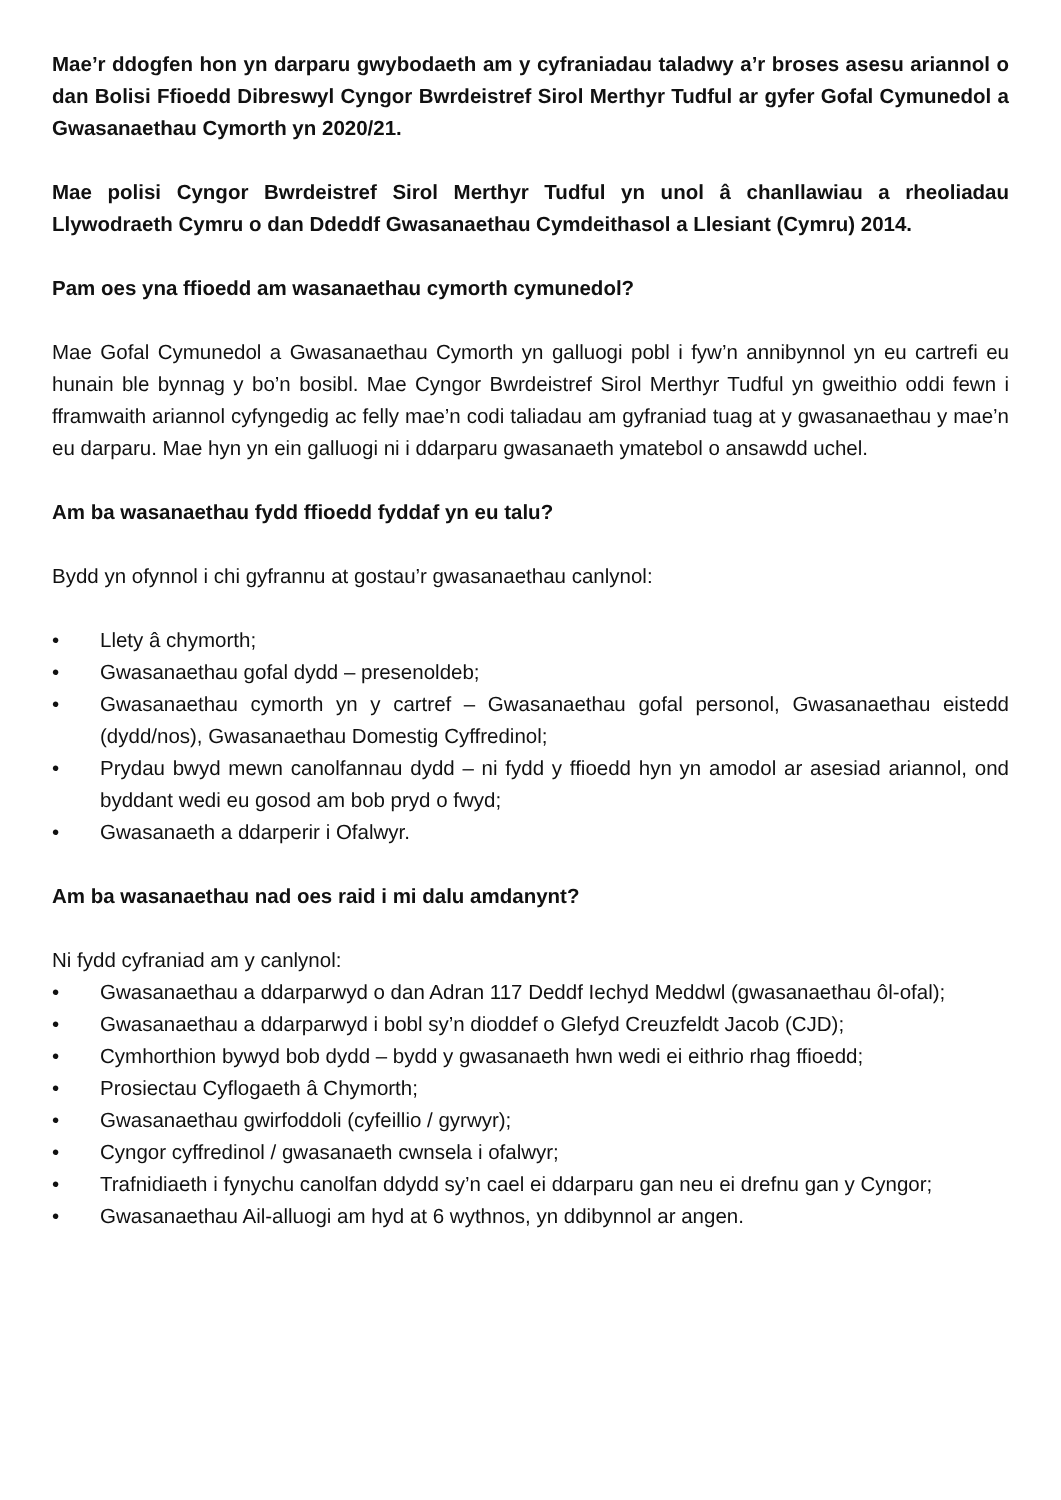Mae’r ddogfen hon yn darparu gwybodaeth am y cyfraniadau taladwy a’r broses asesu ariannol o dan Bolisi Ffioedd Dibreswyl Cyngor Bwrdeistref Sirol Merthyr Tudful ar gyfer Gofal Cymunedol a Gwasanaethau Cymorth yn 2020/21.
Mae polisi Cyngor Bwrdeistref Sirol Merthyr Tudful yn unol â chanllawiau a rheoliadau Llywodraeth Cymru o dan Ddeddf Gwasanaethau Cymdeithasol a Llesiant (Cymru) 2014.
Pam oes yna ffioedd am wasanaethau cymorth cymunedol?
Mae Gofal Cymunedol a Gwasanaethau Cymorth yn galluogi pobl i fyw’n annibynnol yn eu cartrefi eu hunain ble bynnag y bo’n bosibl. Mae Cyngor Bwrdeistref Sirol Merthyr Tudful yn gweithio oddi fewn i fframwaith ariannol cyfyngedig ac felly mae’n codi taliadau am gyfraniad tuag at y gwasanaethau y mae’n eu darparu. Mae hyn yn ein galluogi ni i ddarparu gwasanaeth ymatebol o ansawdd uchel.
Am ba wasanaethau fydd ffioedd fyddaf yn eu talu?
Bydd yn ofynnol i chi gyfrannu at gostau’r gwasanaethau canlynol:
• Llety â chymorth;
• Gwasanaethau gofal dydd – presenoldeb;
• Gwasanaethau cymorth yn y cartref – Gwasanaethau gofal personol, Gwasanaethau eistedd (dydd/nos), Gwasanaethau Domestig Cyffredinol;
• Prydau bwyd mewn canolfannau dydd – ni fydd y ffioedd hyn yn amodol ar asesiad ariannol, ond byddant wedi eu gosod am bob pryd o fwyd;
• Gwasanaeth a ddarperir i Ofalwyr.
Am ba wasanaethau nad oes raid i mi dalu amdanynt?
Ni fydd cyfraniad am y canlynol:
• Gwasanaethau a ddarparwyd o dan Adran 117 Deddf Iechyd Meddwl (gwasanaethau ôl-ofal);
• Gwasanaethau a ddarparwyd i bobl sy’n dioddef o Glefyd Creuzfeldt Jacob (CJD);
• Cymhorthion bywyd bob dydd – bydd y gwasanaeth hwn wedi ei eithrio rhag ffioedd;
• Prosiectau Cyflogaeth â Chymorth;
• Gwasanaethau gwirfoddoli (cyfeillio / gyrwyr);
• Cyngor cyffredinol / gwasanaeth cwnsela i ofalwyr;
• Trafnidiaeth i fynychu canolfan ddydd sy’n cael ei ddarparu gan neu ei drefnu gan y Cyngor;
• Gwasanaethau Ail-alluogi am hyd at 6 wythnos, yn ddibynnol ar angen.